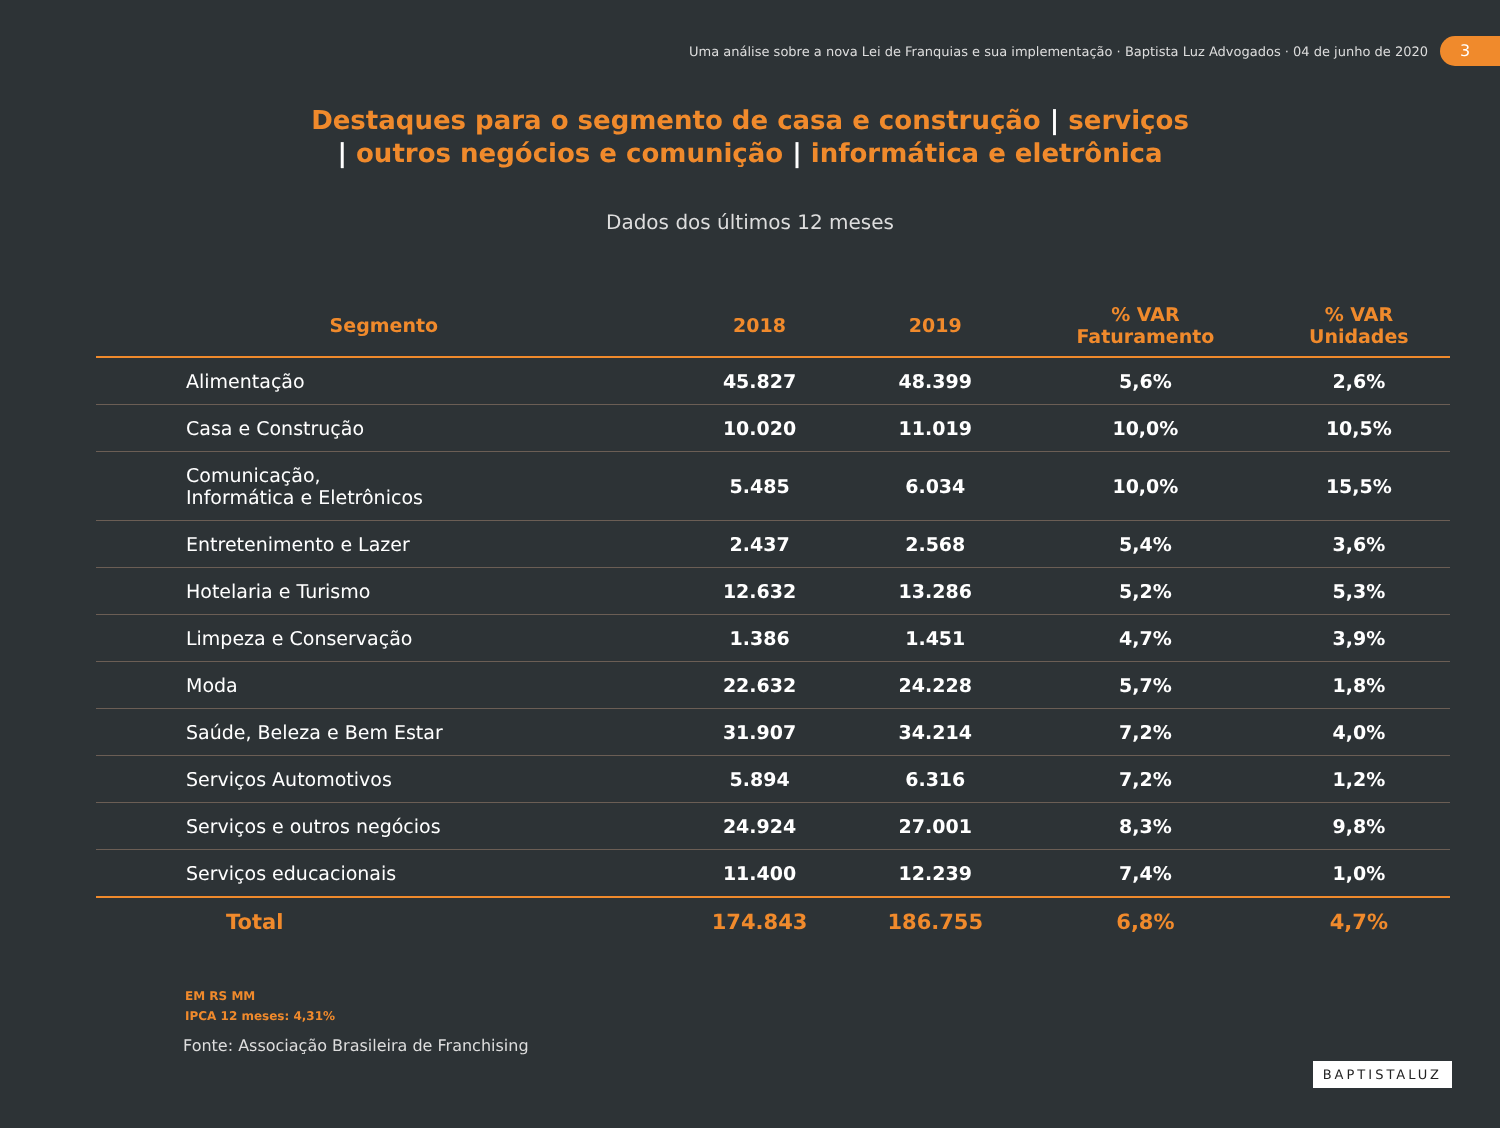Uma análise sobre a nova Lei de Franquias e sua implementação · Baptista Luz Advogados · 04 de junho de 2020
3
Destaques para o segmento de casa e construção | serviços
| outros negócios e comunição | informática e eletrônica
Dados dos últimos 12 meses
| Segmento | 2018 | 2019 | % VAR Faturamento | % VAR Unidades |
| --- | --- | --- | --- | --- |
| Alimentação | 45.827 | 48.399 | 5,6% | 2,6% |
| Casa e Construção | 10.020 | 11.019 | 10,0% | 10,5% |
| Comunicação, Informática e Eletrônicos | 5.485 | 6.034 | 10,0% | 15,5% |
| Entretenimento e Lazer | 2.437 | 2.568 | 5,4% | 3,6% |
| Hotelaria e Turismo | 12.632 | 13.286 | 5,2% | 5,3% |
| Limpeza e Conservação | 1.386 | 1.451 | 4,7% | 3,9% |
| Moda | 22.632 | 24.228 | 5,7% | 1,8% |
| Saúde, Beleza e Bem Estar | 31.907 | 34.214 | 7,2% | 4,0% |
| Serviços Automotivos | 5.894 | 6.316 | 7,2% | 1,2% |
| Serviços e outros negócios | 24.924 | 27.001 | 8,3% | 9,8% |
| Serviços educacionais | 11.400 | 12.239 | 7,4% | 1,0% |
| Total | 174.843 | 186.755 | 6,8% | 4,7% |
EM RS MM
IPCA 12 meses: 4,31%
Fonte: Associação Brasileira de Franchising
BAPTISTALUZ